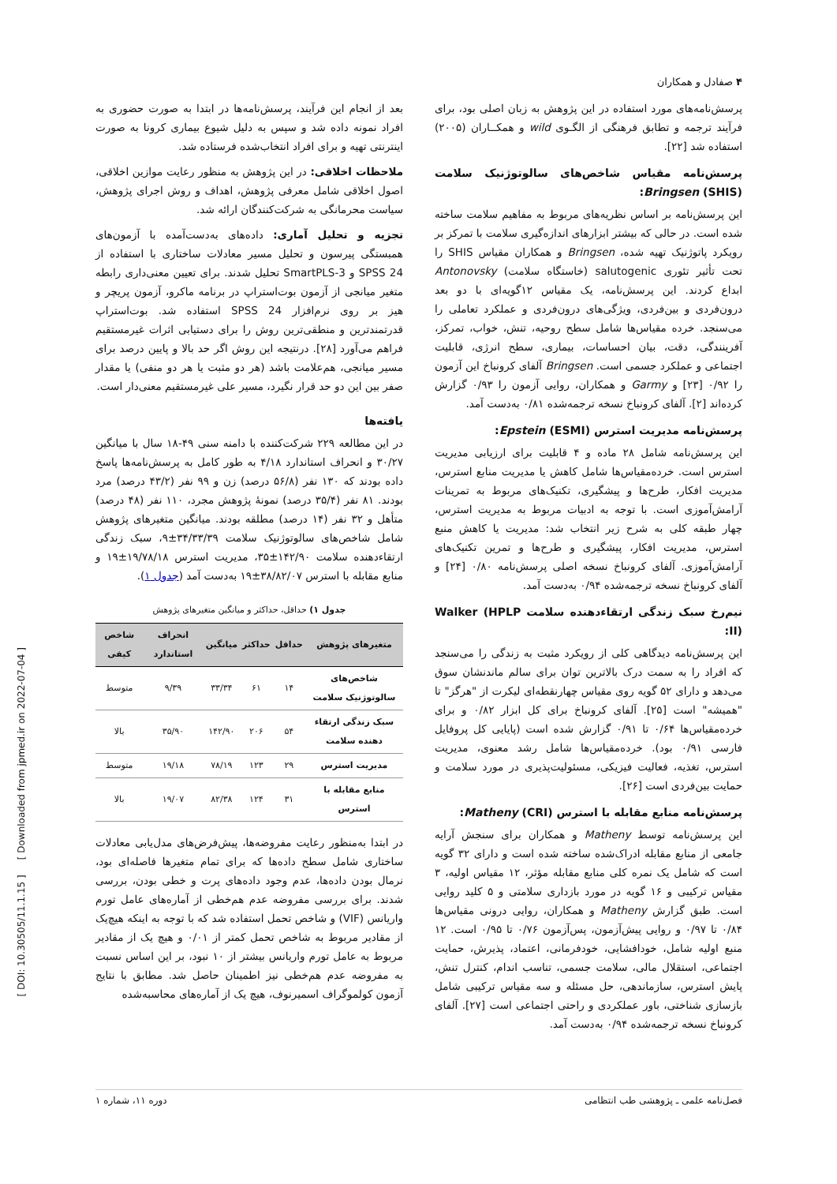۴ صفادل و همکاران
پرسش‌نامه‌های مورد استفاده در این پژوهش به زبان اصلی بود، برای فرآیند ترجمه و تطابق فرهنگی از الگـوی wild و همکــاران (۲۰۰۵) استفاده شد [۲۲].
پرسش‌نامه مقیاس شاخص‌های سالوتوژنیک سلامت Bringsen (SHIS):
این پرسش‌نامه بر اساس نظریه‌های مربوط به مفاهیم سلامت ساخته شده است. در حالی که بیشتر ابزارهای اندازه‌گیری سلامت با تمرکز بر رویکرد پاتوژنیک تهیه شده، Bringsen و همکاران مقیاس SHIS را تحت تأثیر تئوری salutogenic (خاستگاه سلامت) Antonovsky ابداع کردند. این پرسش‌نامه، یک مقیاس ۱۲گویه‌ای با دو بعد درون‌فردی و بین‌فردی، ویژگی‌های درون‌فردی و عملکرد تعاملی را می‌سنجد. خرده مقیاس‌ها شامل سطح روحیه، تنش، خواب، تمرکز، آفرینندگی، دقت، بیان احساسات، بیماری، سطح انرژی، قابلیت اجتماعی و عملکرد جسمی است. Bringsen آلفای کرونباخ این آزمون را ۰/۹۲ [۲۳] و Garmy و همکاران، روایی آزمون را ۰/۹۳ گزارش کرده‌اند [۲]. آلفای کرونباخ نسخه ترجمه‌شده ۰/۸۱ به‌دست آمد.
پرسش‌نامه مدیریت استرس Epstein (ESMI):
این پرسش‌نامه شامل ۲۸ ماده و ۴ قابلیت برای ارزیابی مدیریت استرس است. خرده‌مقیاس‌ها شامل کاهش یا مدیریت منابع استرس، مدیریت افکار، طرح‌ها و پیشگیری، تکنیک‌های مربوط به تمرینات آرامش‌آموزی است. با توجه به ادبیات مربوط به مدیریت استرس، چهار طبقه کلی به شرح زیر انتخاب شد: مدیریت یا کاهش منبع استرس، مدیریت افکار، پیشگیری و طرح‌ها و تمرین تکنیک‌های آرامش‌آموزی. آلفای کرونباخ نسخه اصلی پرسش‌نامه ۰/۸۰ [۲۴] و آلفای کرونباخ نسخه ترجمه‌شده ۰/۹۴ به‌دست آمد.
نیم‌رخ سبک زندگی ارتقاءدهنده سلامت Walker (HPLP II):
این پرسش‌نامه دیدگاهی کلی از رویکرد مثبت به زندگی را می‌سنجد که افراد را به سمت درک بالاترین توان برای سالم ماندنشان سوق می‌دهد و دارای ۵۲ گویه روی مقیاس چهارنقطه‌ای لیکرت از "هرگز" تا "همیشه" است [۲۵]. آلفای کرونباخ برای کل ابزار ۰/۸۲ و برای خرده‌مقیاس‌ها ۰/۶۴ تا ۰/۹۱ گزارش شده است (پایایی کل پروفایل فارسی ۰/۹۱ بود). خرده‌مقیاس‌ها شامل رشد معنوی، مدیریت استرس، تغذیه، فعالیت فیزیکی، مسئولیت‌پذیری در مورد سلامت و حمایت بین‌فردی است [۲۶].
پرسش‌نامه منابع مقابله با استرس Matheny (CRI):
این پرسش‌نامه توسط Matheny و همکاران برای سنجش آرایه جامعی از منابع مقابله ادراک‌شده ساخته شده است و دارای ۳۲ گویه است که شامل یک نمره کلی منابع مقابله مؤثر، ۱۲ مقیاس اولیه، ۳ مقیاس ترکیبی و ۱۶ گویه در مورد بازداری سلامتی و ۵ کلید روایی است. طبق گزارش Matheny و همکاران، روایی درونی مقیاس‌ها ۰/۸۴ تا ۰/۹۷ و روایی پیش‌آزمون، پس‌آزمون ۰/۷۶ تا ۰/۹۵ است. ۱۲ منبع اولیه شامل، خودافشایی، خودفرمانی، اعتماد، پذیرش، حمایت اجتماعی، استقلال مالی، سلامت جسمی، تناسب اندام، کنترل تنش، پایش استرس، سازماندهی، حل مسئله و سه مقیاس ترکیبی شامل بازسازی شناختی، باور عملکردی و راحتی اجتماعی است [۲۷]. آلفای کرونباخ نسخه ترجمه‌شده ۰/۹۴ به‌دست آمد.
بعد از انجام این فرآیند، پرسش‌نامه‌ها در ابتدا به صورت حضوری به افراد نمونه داده شد و سپس به دلیل شیوع بیماری کرونا به صورت اینترنتی تهیه و برای افراد انتخاب‌شده فرستاده شد.
ملاحظات اخلاقی: در این پژوهش به منظور رعایت موازین اخلاقی، اصول اخلاقی شامل معرفی پژوهش، اهداف و روش اجرای پژوهش، سیاست محرمانگی به شرکت‌کنندگان ارائه شد.
تجزیه و تحلیل آماری: داده‌های به‌دست‌آمده با آزمون‌های همبستگی پیرسون و تحلیل مسیر معادلات ساختاری با استفاده از SPSS 24 و SmartPLS-3 تحلیل شدند. برای تعیین معنی‌داری رابطه متغیر میانجی از آزمون بوت‌استراپ در برنامه ماکرو، آزمون پریچر و هیز بر روی نرم‌افزار SPSS 24 استفاده شد. بوت‌استراپ قدرتمندترین و منطقی‌ترین روش را برای دستیابی اثرات غیرمستقیم فراهم می‌آورد [۲۸]. درنتیجه این روش اگر حد بالا و پایین درصد برای مسیر میانجی، هم‌علامت باشد (هر دو مثبت یا هر دو منفی) یا مقدار صفر بین این دو حد قرار نگیرد، مسیر علی غیرمستقیم معنی‌دار است.
یافته‌ها
در این مطالعه ۲۲۹ شرکت‌کننده با دامنه سنی ۴۹-۱۸ سال با میانگین ۳۰/۲۷ و انحراف استاندارد ۴/۱۸ به طور کامل به پرسش‌نامه‌ها پاسخ داده بودند که ۱۳۰ نفر (۵۶/۸ درصد) زن و ۹۹ نفر (۴۳/۲ درصد) مرد بودند. ۸۱ نفر (۳۵/۴ درصد) نمونهٔ پژوهش مجرد، ۱۱۰ نفر (۴۸ درصد) متأهل و ۳۲ نفر (۱۴ درصد) مطلقه بودند. میانگین متغیرهای پژوهش شامل شاخص‌های سالوتوژنیک سلامت ۳۴/۳۳/۳۹±۹، سبک زندگی ارتقاءدهنده سلامت ۱۴۲/۹۰±۳۵، مدیریت استرس ۱۹/۷۸/۱۸±۱۹ و منابع مقابله با استرس ۳۸/۸۲/۰۷±۱۹ به‌دست آمد (جدول ۱).
جدول ۱) حداقل، حداکثر و میانگین متغیرهای پژوهش
| متغیرهای پژوهش | حداقل | حداکثر | میانگین | انحراف استاندارد | شاخص کیفی |
| --- | --- | --- | --- | --- | --- |
| شاخص‌های سالوتوژنیک سلامت | ۱۴ | ۶۱ | ۳۳/۳۴ | ۹/۳۹ | متوسط |
| سبک زندگی ارتقاء دهنده سلامت | ۵۴ | ۲۰۶ | ۱۴۲/۹۰ | ۳۵/۹۰ | بالا |
| مدیریت استرس | ۲۹ | ۱۲۳ | ۷۸/۱۹ | ۱۹/۱۸ | متوسط |
| منابع مقابله با استرس | ۳۱ | ۱۲۴ | ۸۲/۳۸ | ۱۹/۰۷ | بالا |
در ابتدا به‌منظور رعایت مفروضه‌ها، پیش‌فرض‌های مدل‌یابی معادلات ساختاری شامل سطح داده‌ها که برای تمام متغیرها فاصله‌ای بود، نرمال بودن داده‌ها، عدم وجود داده‌های پرت و خطی بودن، بررسی شدند. برای بررسی مفروضه عدم هم‌خطی از آماره‌های عامل تورم واریانس (VIF) و شاخص تحمل استفاده شد که با توجه به اینکه هیچ‌یک از مقادیر مربوط به شاخص تحمل کمتر از ۰/۰۱ و هیچ یک از مقادیر مربوط به عامل تورم واریانس بیشتر از ۱۰ نبود، بر این اساس نسبت به مفروضه عدم هم‌خطی نیز اطمینان حاصل شد. مطابق با نتایج آزمون کولموگراف اسمیرنوف، هیچ یک از آماره‌های محاسبه‌شده
فصل‌نامه علمی ـ پژوهشی طب انتظامی دوره ۱۱، شماره ۱
[ DOI: 10.30505/11.1.15 ] [ Downloaded from jpmed.ir on 2022-07-04 ]